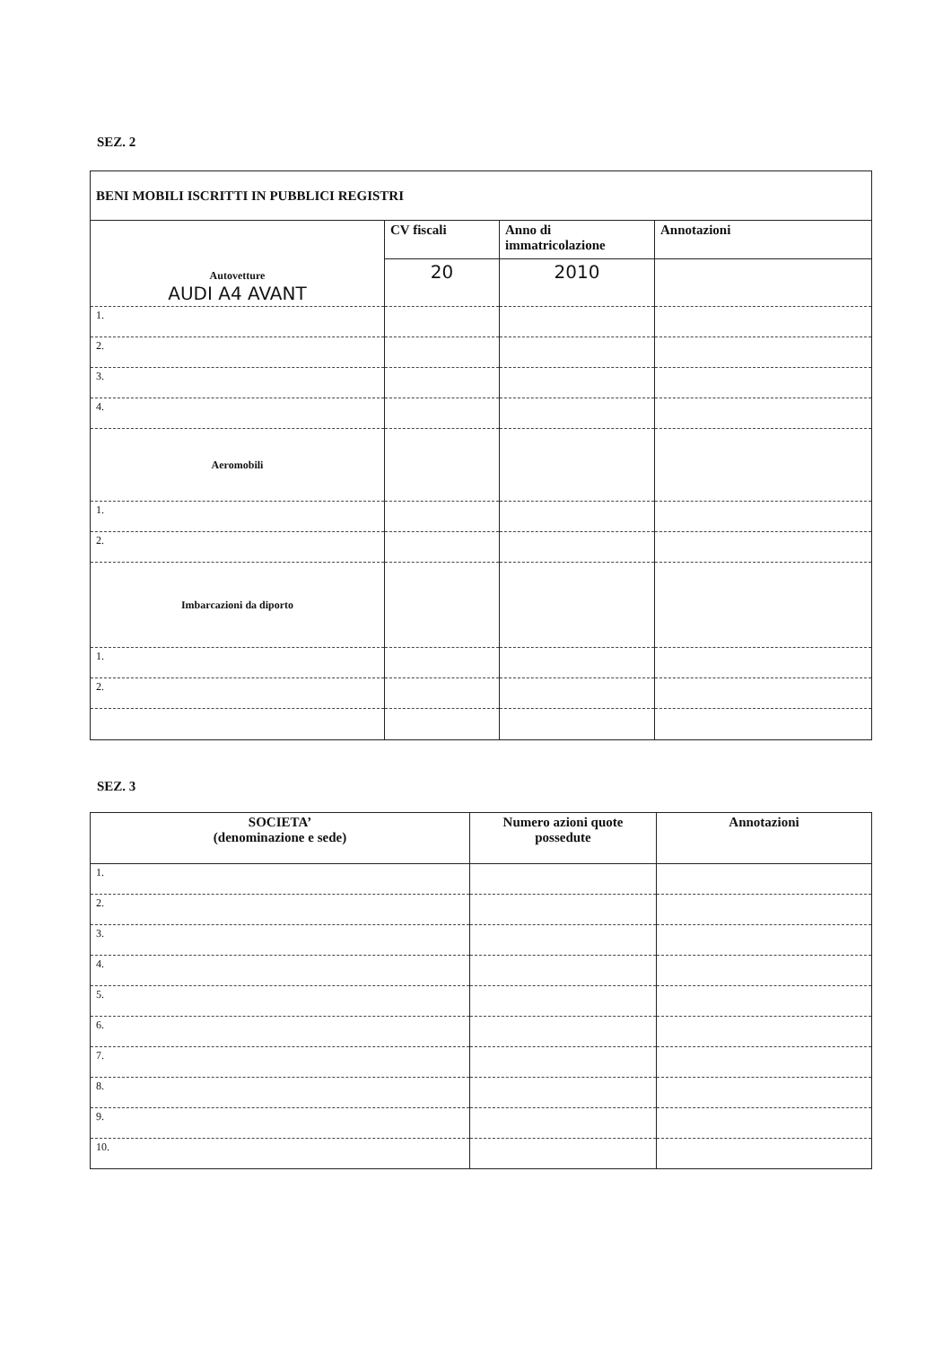SEZ. 2
| BENI MOBILI ISCRITTI IN PUBBLICI REGISTRI | | | |
| --- | --- | --- | --- |
| Autovetture AUDI A4 AVANT | CV fiscali | Anno di immatricolazione | Annotazioni |
| | 20 | 2010 | |
| 1. | | | |
| 2. | | | |
| 3. | | | |
| 4. | | | |
| Aeromobili | | | |
| 1. | | | |
| 2. | | | |
| Imbarcazioni da diporto | | | |
| 1. | | | |
| 2. | | | |
SEZ. 3
| SOCIETA’ (denominazione e sede) | Numero azioni quote possedute | Annotazioni |
| --- | --- | --- |
| 1. | | |
| 2. | | |
| 3. | | |
| 4. | | |
| 5. | | |
| 6. | | |
| 7. | | |
| 8. | | |
| 9. | | |
| 10. | | |